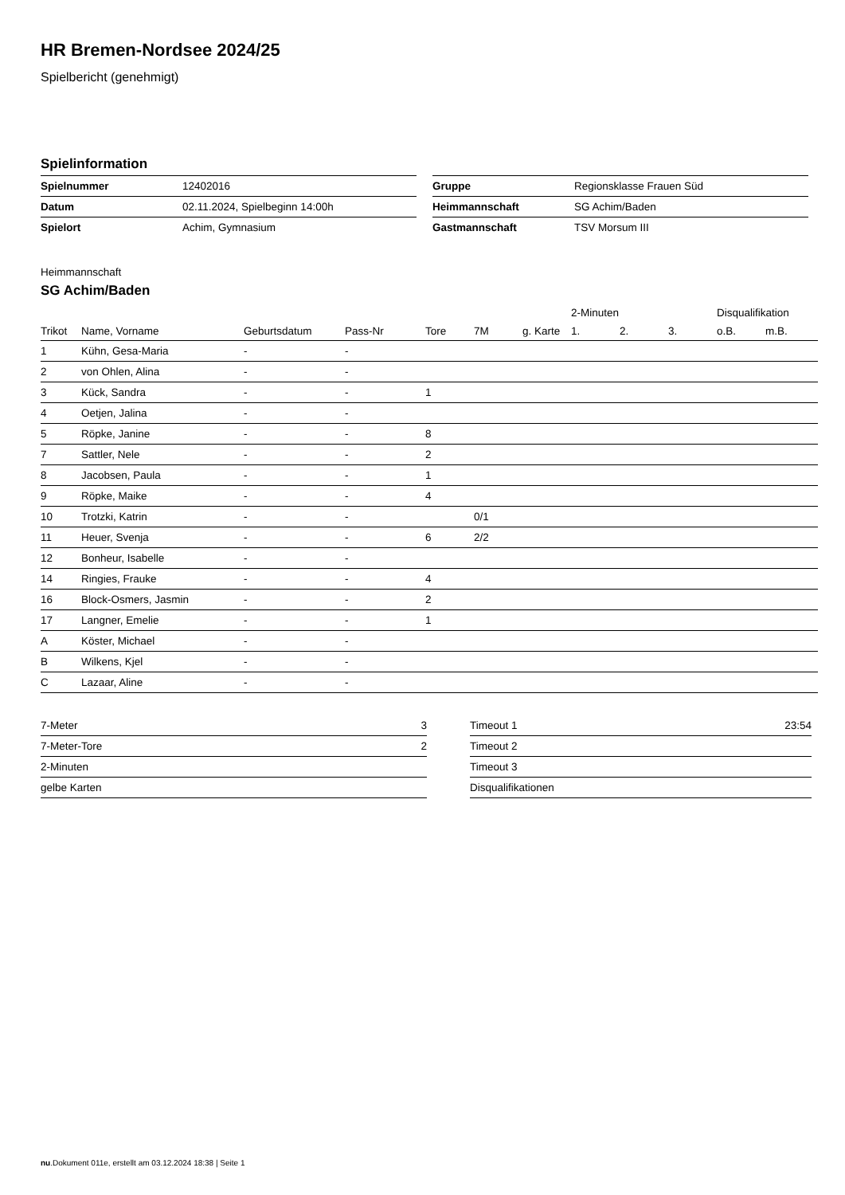HR Bremen-Nordsee 2024/25
Spielbericht (genehmigt)
Spielinformation
| Spielnummer | 12402016 |
| Datum | 02.11.2024, Spielbeginn 14:00h |
| Spielort | Achim, Gymnasium |
| Gruppe | Regionsklasse Frauen Süd |
| Heimmannschaft | SG Achim/Baden |
| Gastmannschaft | TSV Morsum III |
Heimmannschaft
SG Achim/Baden
| | | | | | | | 2-Minuten | | | Disqualifikation | |
| --- | --- | --- | --- | --- | --- | --- | --- | --- | --- | --- | --- |
| Trikot | Name, Vorname | Geburtsdatum | Pass-Nr | Tore | 7M | g. Karte | 1. | 2. | 3. | o.B. | m.B. |
| 1 | Kühn, Gesa-Maria | - | - | | | | | | | | |
| 2 | von Ohlen, Alina | - | - | | | | | | | | |
| 3 | Kück, Sandra | - | - | 1 | | | | | | | |
| 4 | Oetjen, Jalina | - | - | | | | | | | | |
| 5 | Röpke, Janine | - | - | 8 | | | | | | | |
| 7 | Sattler, Nele | - | - | 2 | | | | | | | |
| 8 | Jacobsen, Paula | - | - | 1 | | | | | | | |
| 9 | Röpke, Maike | - | - | 4 | | | | | | | |
| 10 | Trotzki, Katrin | - | - | | 0/1 | | | | | | |
| 11 | Heuer, Svenja | - | - | 6 | 2/2 | | | | | | |
| 12 | Bonheur, Isabelle | - | - | | | | | | | | |
| 14 | Ringies, Frauke | - | - | 4 | | | | | | | |
| 16 | Block-Osmers, Jasmin | - | - | 2 | | | | | | | |
| 17 | Langner, Emelie | - | - | 1 | | | | | | | |
| A | Köster, Michael | - | - | | | | | | | | |
| B | Wilkens, Kjel | - | - | | | | | | | | |
| C | Lazaar, Aline | - | - | | | | | | | | |
| 7-Meter | 3 |
| 7-Meter-Tore | 2 |
| 2-Minuten | |
| gelbe Karten | |
| Timeout 1 | 23:54 |
| Timeout 2 | |
| Timeout 3 | |
| Disqualifikationen | |
nu.Dokument 011e, erstellt am 03.12.2024 18:38 | Seite 1